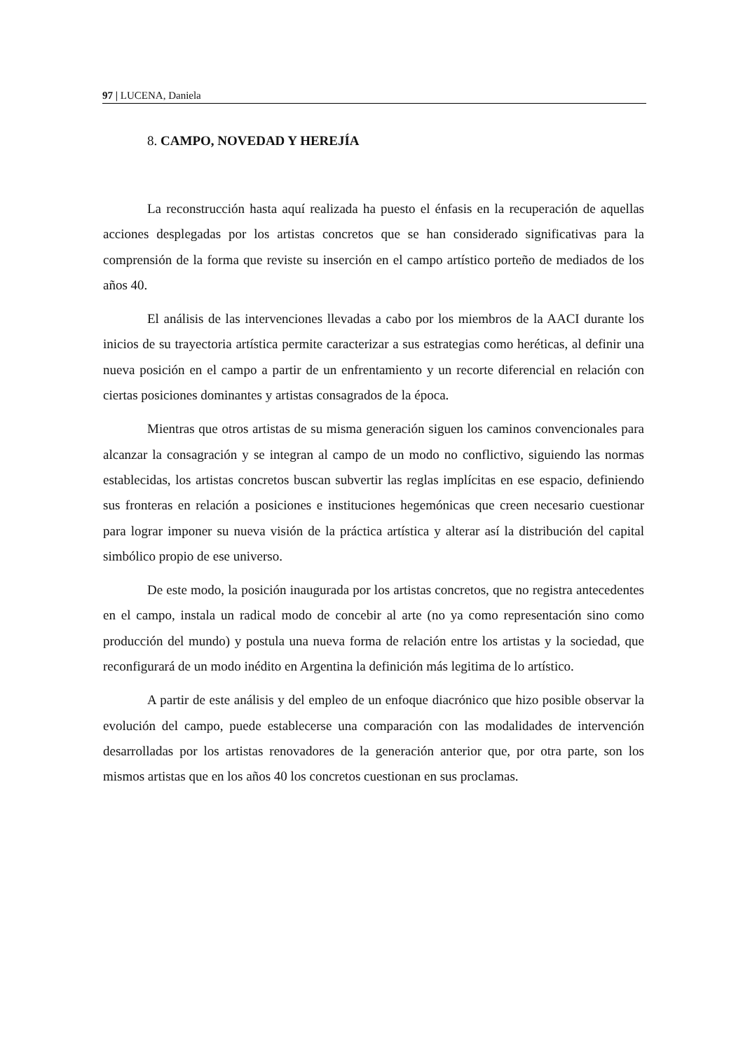97 | LUCENA, Daniela
8. CAMPO, NOVEDAD Y HEREJÍA
La reconstrucción hasta aquí realizada ha puesto el énfasis en la recuperación de aquellas acciones desplegadas por los artistas concretos que se han considerado significativas para la comprensión de la forma que reviste su inserción en el campo artístico porteño de mediados de los años 40.
El análisis de las intervenciones llevadas a cabo por los miembros de la AACI durante los inicios de su trayectoria artística permite caracterizar a sus estrategias como heréticas, al definir una nueva posición en el campo a partir de un enfrentamiento y un recorte diferencial en relación con ciertas posiciones dominantes y artistas consagrados de la época.
Mientras que otros artistas de su misma generación siguen los caminos convencionales para alcanzar la consagración y se integran al campo de un modo no conflictivo, siguiendo las normas establecidas, los artistas concretos buscan subvertir las reglas implícitas en ese espacio, definiendo sus fronteras en relación a posiciones e instituciones hegemónicas que creen necesario cuestionar para lograr imponer su nueva visión de la práctica artística y alterar así la distribución del capital simbólico propio de ese universo.
De este modo, la posición inaugurada por los artistas concretos, que no registra antecedentes en el campo, instala un radical modo de concebir al arte (no ya como representación sino como producción del mundo) y postula una nueva forma de relación entre los artistas y la sociedad, que reconfigurará de un modo inédito en Argentina la definición más legitima de lo artístico.
A partir de este análisis y del empleo de un enfoque diacrónico que hizo posible observar la evolución del campo, puede establecerse una comparación con las modalidades de intervención desarrolladas por los artistas renovadores de la generación anterior que, por otra parte, son los mismos artistas que en los años 40 los concretos cuestionan en sus proclamas.